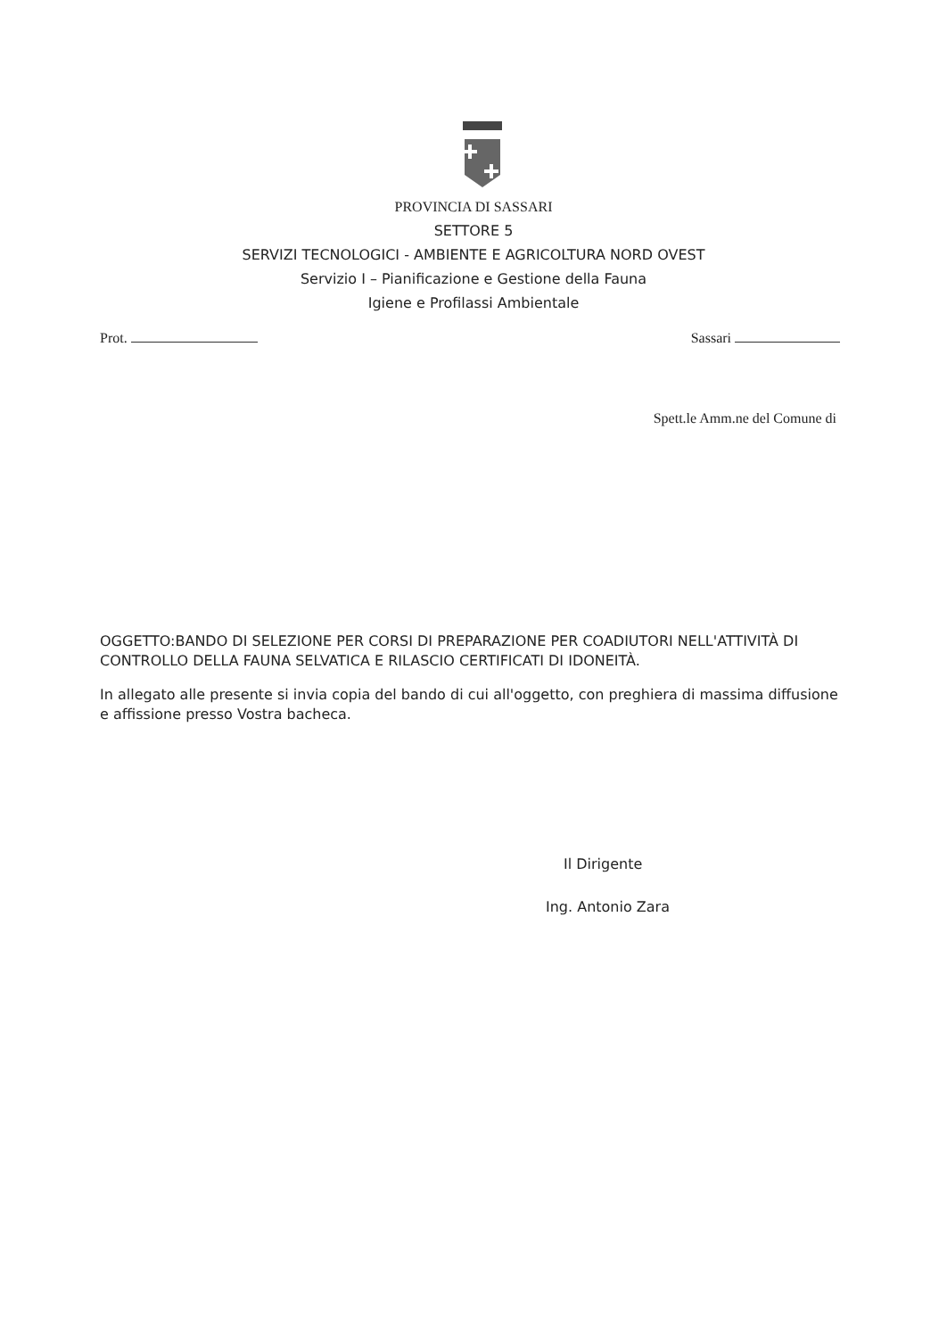PROVINCIA DI SASSARI
SETTORE 5
SERVIZI TECNOLOGICI - AMBIENTE E AGRICOLTURA NORD OVEST
Servizio I – Pianificazione e Gestione della Fauna
Igiene e Profilassi Ambientale
Prot. Sassari
Spett.le Amm.ne del Comune di
OGGETTO:BANDO DI SELEZIONE PER CORSI DI PREPARAZIONE PER COADIUTORI NELL'ATTIVITÀ DI CONTROLLO DELLA FAUNA SELVATICA E RILASCIO CERTIFICATI DI IDONEITÀ.
In allegato alle presente si invia copia del bando di cui all'oggetto, con preghiera di massima diffusione e affissione presso Vostra bacheca.
Il Dirigente
Ing. Antonio Zara